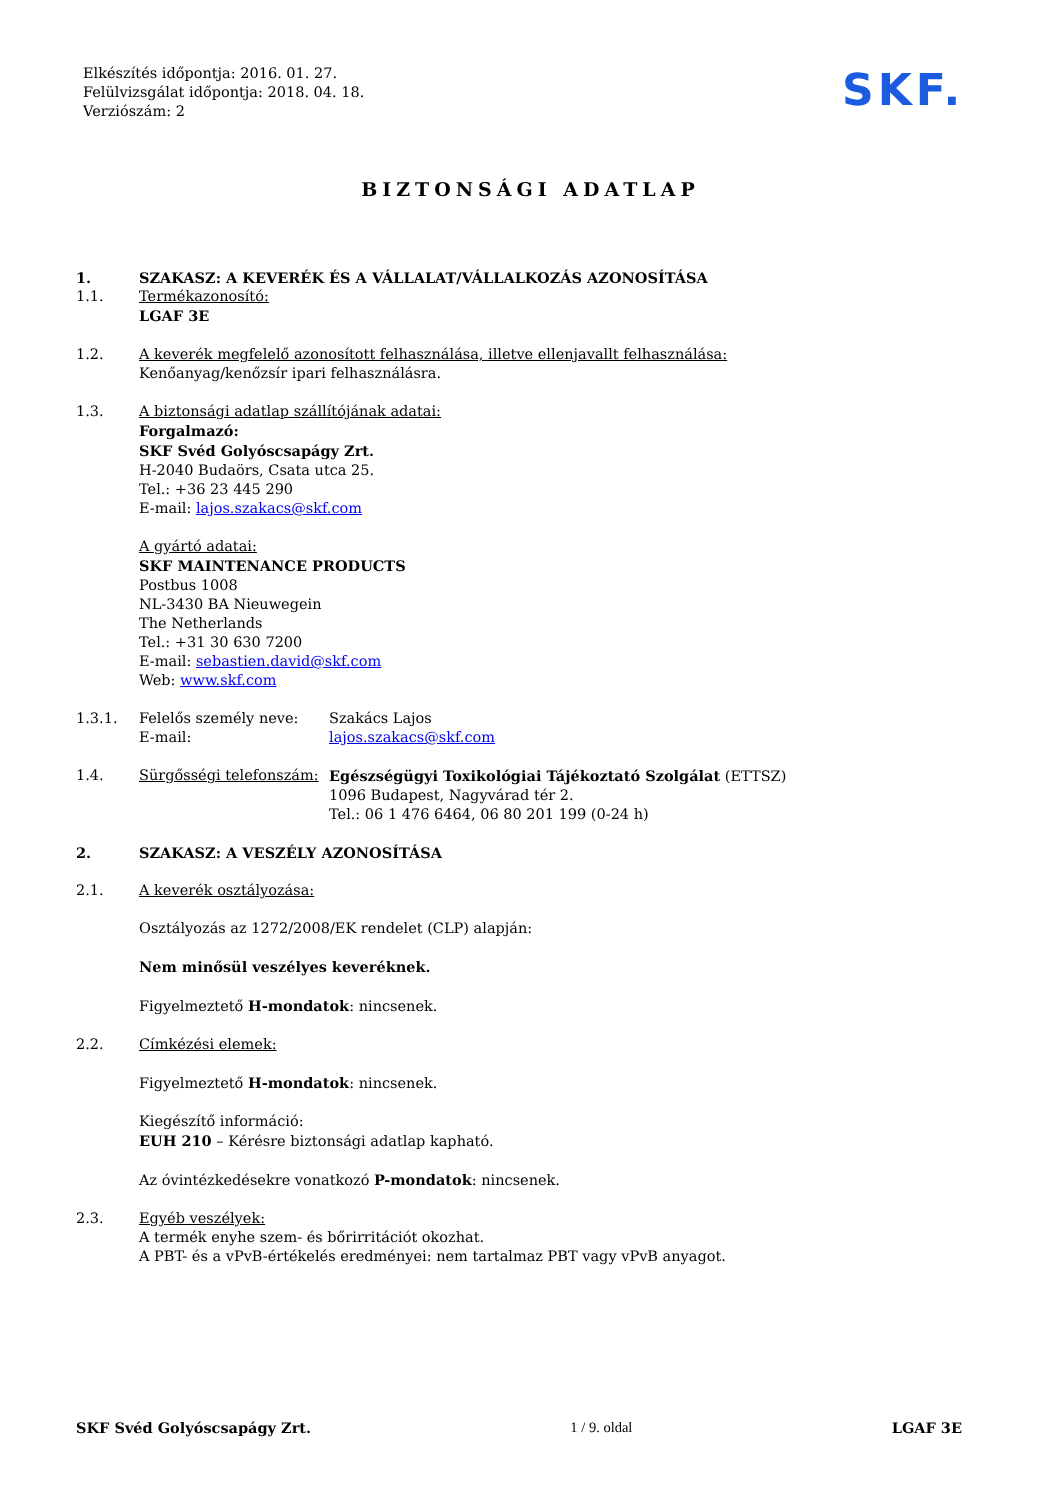Elkészítés időpontja: 2016. 01. 27.
Felülvizsgálat időpontja: 2018. 04. 18.
Verziószám: 2
SKF.
BIZTONSÁGI ADATLAP
1. SZAKASZ: A KEVERÉK ÉS A VÁLLALAT/VÁLLALKOZÁS AZONOSÍTÁSA
1.1. Termékazonosító:
LGAF 3E
1.2. A keverék megfelelő azonosított felhasználása, illetve ellenjavallt felhasználása:
Kenőanyag/kenőzsír ipari felhasználásra.
1.3. A biztonsági adatlap szállítójának adatai:
Forgalmazó:
SKF Svéd Golyóscsapágy Zrt.
H-2040 Budaörs, Csata utca 25.
Tel.: +36 23 445 290
E-mail: lajos.szakacs@skf.com
A gyártó adatai:
SKF MAINTENANCE PRODUCTS
Postbus 1008
NL-3430 BA Nieuwegein
The Netherlands
Tel.: +31 30 630 7200
E-mail: sebastien.david@skf.com
Web: www.skf.com
1.3.1. Felelős személy neve:
E-mail:
Szakács Lajos
lajos.szakacs@skf.com
1.4. Sürgősségi telefonszám:
Egészségügyi Toxikológiai Tájékoztató Szolgálat (ETTSZ)
1096 Budapest, Nagyvárad tér 2.
Tel.: 06 1 476 6464, 06 80 201 199 (0-24 h)
2. SZAKASZ: A VESZÉLY AZONOSÍTÁSA
2.1. A keverék osztályozása:
Osztályozás az 1272/2008/EK rendelet (CLP) alapján:
Nem minősül veszélyes keveréknek.
Figyelmeztető H-mondatok: nincsenek.
2.2. Címkézési elemek:
Figyelmeztető H-mondatok: nincsenek.
Kiegészítő információ:
EUH 210 – Kérésre biztonsági adatlap kapható.
Az óvintézkedésekre vonatkozó P-mondatok: nincsenek.
2.3. Egyéb veszélyek:
A termék enyhe szem- és bőrirritációt okozhat.
A PBT- és a vPvB-értékelés eredményei: nem tartalmaz PBT vagy vPvB anyagot.
SKF Svéd Golyóscsapágy Zrt. 1 / 9. oldal LGAF 3E